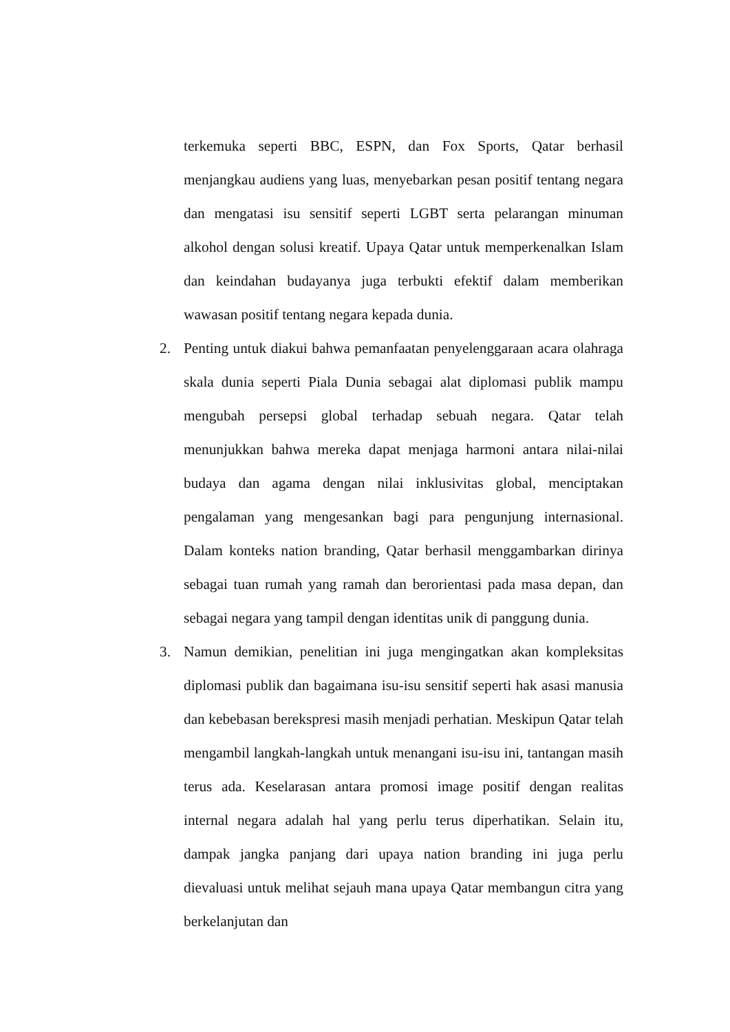terkemuka seperti BBC, ESPN, dan Fox Sports, Qatar berhasil menjangkau audiens yang luas, menyebarkan pesan positif tentang negara dan mengatasi isu sensitif seperti LGBT serta pelarangan minuman alkohol dengan solusi kreatif. Upaya Qatar untuk memperkenalkan Islam dan keindahan budayanya juga terbukti efektif dalam memberikan wawasan positif tentang negara kepada dunia.
2. Penting untuk diakui bahwa pemanfaatan penyelenggaraan acara olahraga skala dunia seperti Piala Dunia sebagai alat diplomasi publik mampu mengubah persepsi global terhadap sebuah negara. Qatar telah menunjukkan bahwa mereka dapat menjaga harmoni antara nilai-nilai budaya dan agama dengan nilai inklusivitas global, menciptakan pengalaman yang mengesankan bagi para pengunjung internasional. Dalam konteks nation branding, Qatar berhasil menggambarkan dirinya sebagai tuan rumah yang ramah dan berorientasi pada masa depan, dan sebagai negara yang tampil dengan identitas unik di panggung dunia.
3. Namun demikian, penelitian ini juga mengingatkan akan kompleksitas diplomasi publik dan bagaimana isu-isu sensitif seperti hak asasi manusia dan kebebasan berekspresi masih menjadi perhatian. Meskipun Qatar telah mengambil langkah-langkah untuk menangani isu-isu ini, tantangan masih terus ada. Keselarasan antara promosi image positif dengan realitas internal negara adalah hal yang perlu terus diperhatikan. Selain itu, dampak jangka panjang dari upaya nation branding ini juga perlu dievaluasi untuk melihat sejauh mana upaya Qatar membangun citra yang berkelanjutan dan